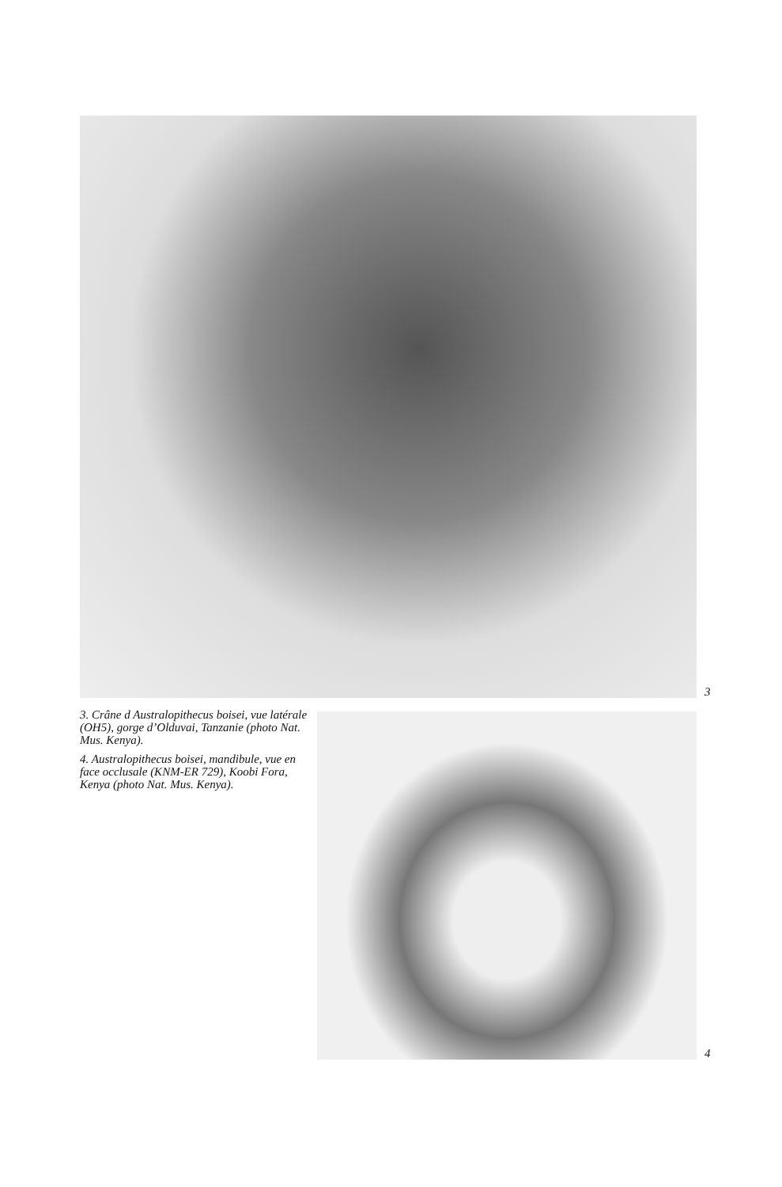3
3. Crâne d Australopithecus boisei, vue latérale (OH5), gorge d’Olduvai, Tanzanie (photo Nat. Mus. Kenya).
4. Australopithecus boisei, mandibule, vue en face occlusale (KNM-ER 729), Koobi Fora, Kenya (photo Nat. Mus. Kenya).
4